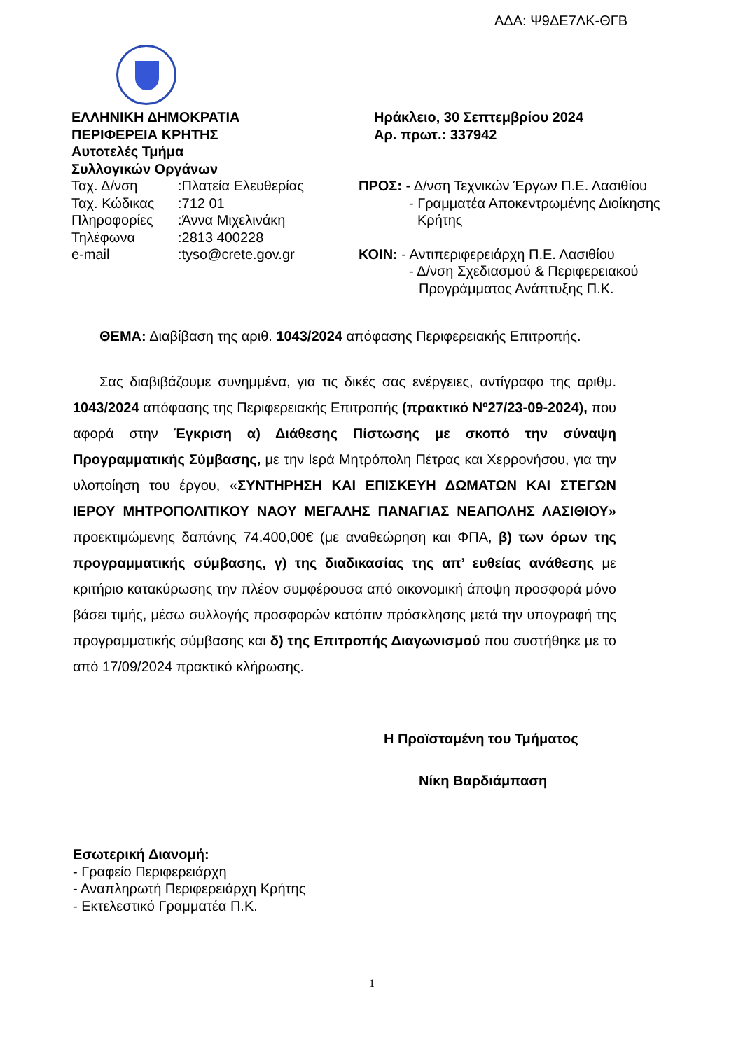ΑΔΑ: Ψ9ΔΕ7ΛΚ-ΘΓΒ
ΕΛΛΗΝΙΚΗ ΔΗΜΟΚΡΑΤΙΑ
ΠΕΡΙΦΕΡΕΙΑ ΚΡΗΤΗΣ
Αυτοτελές Τμήμα
Συλλογικών Οργάνων
Ταχ. Δ/νση:Πλατεία Ελευθερίας
Ταχ. Κώδικας:712 01
Πληροφορίες:Άννα Μιχελινάκη
Τηλέφωνα:2813 400228
e-mail:tyso@crete.gov.gr
Ηράκλειο, 30 Σεπτεμβρίου 2024
Αρ. πρωτ.: 337942
ΠΡΟΣ: - Δ/νση Τεχνικών Έργων Π.Ε. Λασιθίου
- Γραμματέα Αποκεντρωμένης Διοίκησης
Κρήτης
ΚΟΙΝ: - Αντιπεριφερειάρχη Π.Ε. Λασιθίου
- Δ/νση Σχεδιασμού & Περιφερειακού
Προγράμματος Ανάπτυξης Π.Κ.
ΘΕΜΑ: Διαβίβαση της αριθ. 1043/2024 απόφασης Περιφερειακής Επιτροπής.
Σας διαβιβάζουμε συνημμένα, για τις δικές σας ενέργειες, αντίγραφο της αριθμ. 1043/2024 απόφασης της Περιφερειακής Επιτροπής (πρακτικό Νº27/23-09-2024), που αφορά στην Έγκριση α) Διάθεσης Πίστωσης με σκοπό την σύναψη Προγραμματικής Σύμβασης, με την Ιερά Μητρόπολη Πέτρας και Χερρονήσου, για την υλοποίηση του έργου, «ΣΥΝΤΗΡΗΣΗ ΚΑΙ ΕΠΙΣΚΕΥΗ ΔΩΜΑΤΩΝ ΚΑΙ ΣΤΕΓΩΝ ΙΕΡΟΥ ΜΗΤΡΟΠΟΛΙΤΙΚΟΥ ΝΑΟΥ ΜΕΓΑΛΗΣ ΠΑΝΑΓΙΑΣ ΝΕΑΠΟΛΗΣ ΛΑΣΙΘΙΟΥ» προεκτιμώμενης δαπάνης 74.400,00€ (με αναθεώρηση και ΦΠΑ, β) των όρων της προγραμματικής σύμβασης, γ) της διαδικασίας της απ’ ευθείας ανάθεσης με κριτήριο κατακύρωσης την πλέον συμφέρουσα από οικονομική άποψη προσφορά μόνο βάσει τιμής, μέσω συλλογής προσφορών κατόπιν πρόσκλησης μετά την υπογραφή της προγραμματικής σύμβασης και δ) της Επιτροπής Διαγωνισμού που συστήθηκε με το από 17/09/2024 πρακτικό κλήρωσης.
Η Προϊσταμένη του Τμήματος
Νίκη Βαρδιάμπαση
Εσωτερική Διανομή:
- Γραφείο Περιφερειάρχη
- Αναπληρωτή Περιφερειάρχη Κρήτης
- Εκτελεστικό Γραμματέα Π.Κ.
1